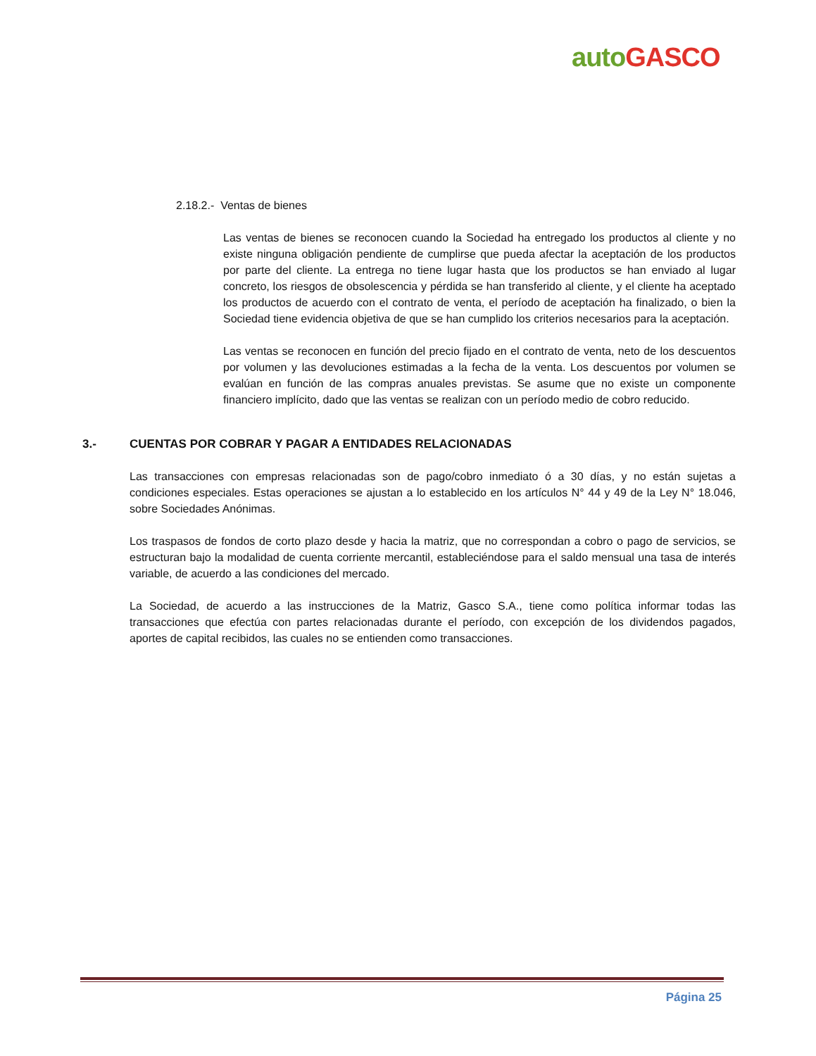auto GASCO
2.18.2.- Ventas de bienes
Las ventas de bienes se reconocen cuando la Sociedad ha entregado los productos al cliente y no existe ninguna obligación pendiente de cumplirse que pueda afectar la aceptación de los productos por parte del cliente. La entrega no tiene lugar hasta que los productos se han enviado al lugar concreto, los riesgos de obsolescencia y pérdida se han transferido al cliente, y el cliente ha aceptado los productos de acuerdo con el contrato de venta, el período de aceptación ha finalizado, o bien la Sociedad tiene evidencia objetiva de que se han cumplido los criterios necesarios para la aceptación.
Las ventas se reconocen en función del precio fijado en el contrato de venta, neto de los descuentos por volumen y las devoluciones estimadas a la fecha de la venta. Los descuentos por volumen se evalúan en función de las compras anuales previstas. Se asume que no existe un componente financiero implícito, dado que las ventas se realizan con un período medio de cobro reducido.
3.- CUENTAS POR COBRAR Y PAGAR A ENTIDADES RELACIONADAS
Las transacciones con empresas relacionadas son de pago/cobro inmediato ó a 30 días, y no están sujetas a condiciones especiales. Estas operaciones se ajustan a lo establecido en los artículos N° 44 y 49 de la Ley N° 18.046, sobre Sociedades Anónimas.
Los traspasos de fondos de corto plazo desde y hacia la matriz, que no correspondan a cobro o pago de servicios, se estructuran bajo la modalidad de cuenta corriente mercantil, estableciéndose para el saldo mensual una tasa de interés variable, de acuerdo a las condiciones del mercado.
La Sociedad, de acuerdo a las instrucciones de la Matriz, Gasco S.A., tiene como política informar todas las transacciones que efectúa con partes relacionadas durante el período, con excepción de los dividendos pagados, aportes de capital recibidos, las cuales no se entienden como transacciones.
Página 25